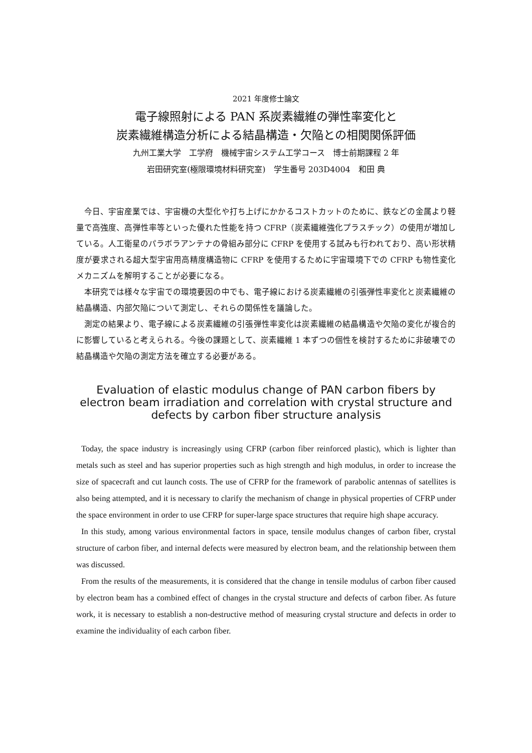2021 年度修士論文
電子線照射による PAN 系炭素繊維の弾性率変化と
炭素繊維構造分析による結晶構造・欠陥との相関関係評価
九州工業大学　工学府　機械宇宙システム工学コース　博士前期課程 2 年
岩田研究室(極限環境材料研究室)　学生番号 203D4004　和田 典
今日、宇宙産業では、宇宙機の大型化や打ち上げにかかるコストカットのために、鉄などの金属より軽量で高強度、高弾性率等といった優れた性能を持つ CFRP（炭素繊維強化プラスチック）の使用が増加している。人工衛星のパラボラアンテナの骨組み部分に CFRP を使用する試みも行われており、高い形状精度が要求される超大型宇宙用高精度構造物に CFRP を使用するために宇宙環境下での CFRP も物性変化メカニズムを解明することが必要になる。
本研究では様々な宇宙での環境要因の中でも、電子線における炭素繊維の引張弾性率変化と炭素繊維の結晶構造、内部欠陥について測定し、それらの関係性を議論した。
測定の結果より、電子線による炭素繊維の引張弾性率変化は炭素繊維の結晶構造や欠陥の変化が複合的に影響していると考えられる。今後の課題として、炭素繊維 1 本ずつの個性を検討するために非破壊での結晶構造や欠陥の測定方法を確立する必要がある。
Evaluation of elastic modulus change of PAN carbon fibers by electron beam irradiation and correlation with crystal structure and defects by carbon fiber structure analysis
Today, the space industry is increasingly using CFRP (carbon fiber reinforced plastic), which is lighter than metals such as steel and has superior properties such as high strength and high modulus, in order to increase the size of spacecraft and cut launch costs. The use of CFRP for the framework of parabolic antennas of satellites is also being attempted, and it is necessary to clarify the mechanism of change in physical properties of CFRP under the space environment in order to use CFRP for super-large space structures that require high shape accuracy.
In this study, among various environmental factors in space, tensile modulus changes of carbon fiber, crystal structure of carbon fiber, and internal defects were measured by electron beam, and the relationship between them was discussed.
From the results of the measurements, it is considered that the change in tensile modulus of carbon fiber caused by electron beam has a combined effect of changes in the crystal structure and defects of carbon fiber. As future work, it is necessary to establish a non-destructive method of measuring crystal structure and defects in order to examine the individuality of each carbon fiber.